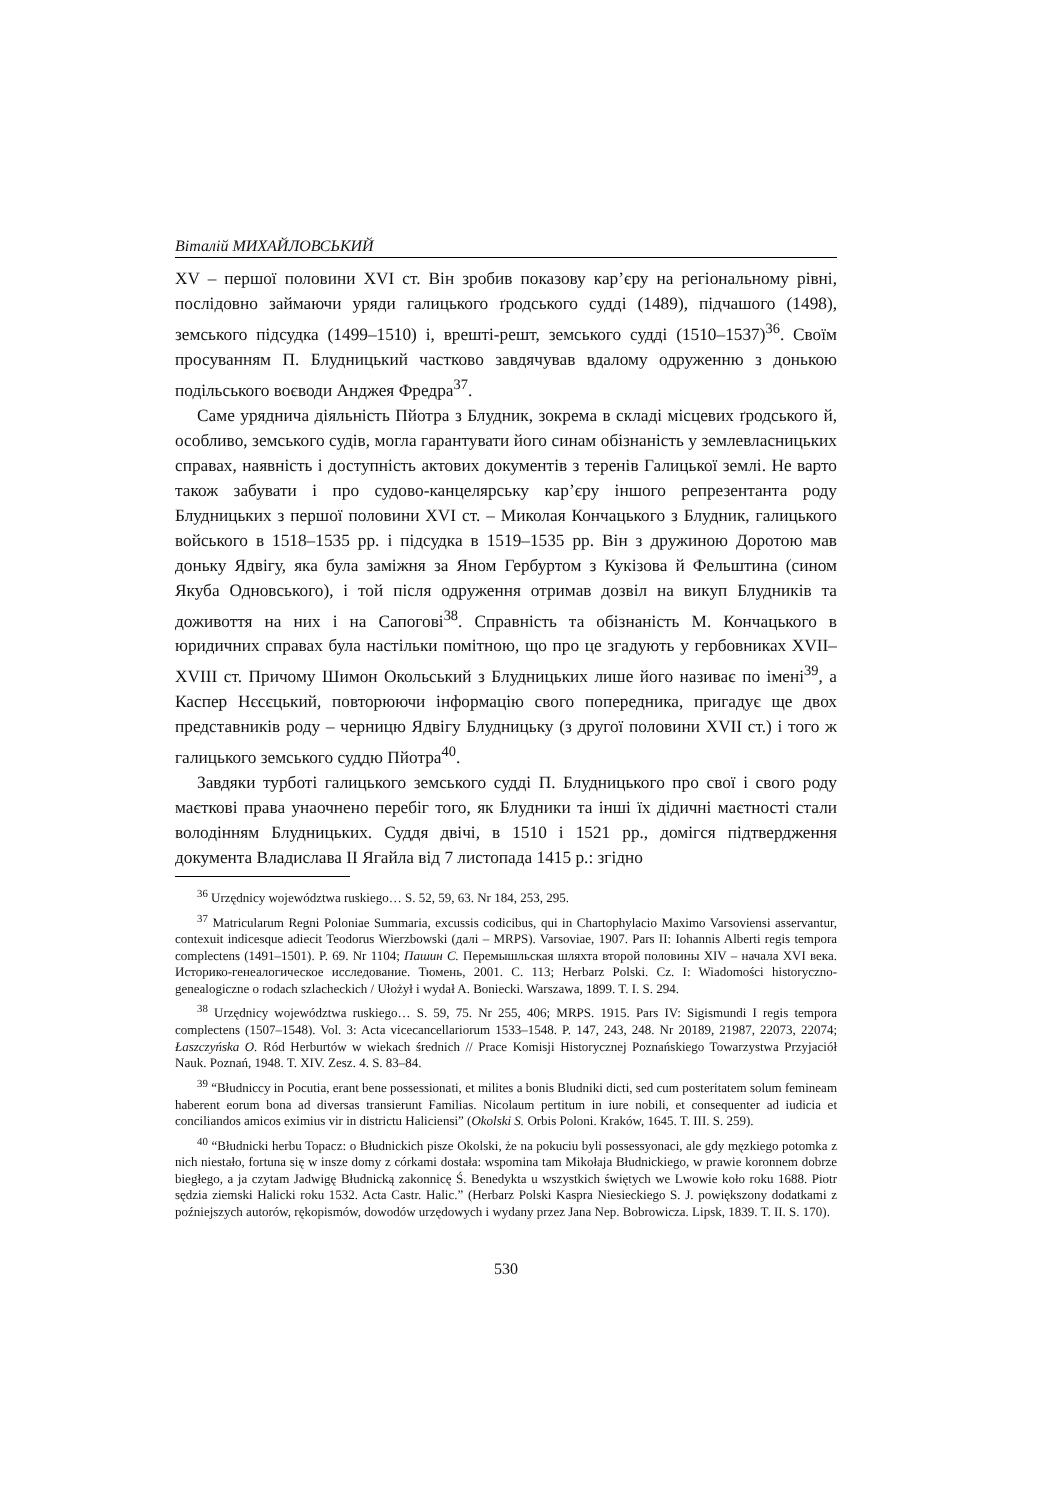Віталій МИХАЙЛОВСЬКИЙ
XV – першої половини XVI ст. Він зробив показову кар’єру на регіональному рівні, послідовно займаючи уряди галицького ґродського судді (1489), підчашого (1498), земського підсудка (1499–1510) і, врешті-решт, земського судді (1510–1537)<sup>36</sup>. Своїм просуванням П. Блудницький частково завдячував вдалому одруженню з донькою подільського воєводи Анджея Фредра<sup>37</sup>.
Саме уряднича діяльність Пйотра з Блудник, зокрема в складі місцевих ґродського й, особливо, земського судів, могла гарантувати його синам обізнаність у землевласницьких справах, наявність і доступність актових документів з теренів Галицької землі. Не варто також забувати і про судово-канцелярську кар’єру іншого репрезентанта роду Блудницьких з першої половини XVI ст. – Миколая Кончацького з Блудник, галицького войського в 1518–1535 рр. і підсудка в 1519–1535 рр. Він з дружиною Доротою мав доньку Ядвігу, яка була заміжня за Яном Гербуртом з Кукізова й Фельштина (сином Якуба Одновського), і той після одруження отримав дозвіл на викуп Блудників та доживоття на них і на Сапогові<sup>38</sup>. Справність та обізнаність М. Кончацького в юридичних справах була настільки помітною, що про це згадують у гербовниках XVII–XVIII ст. Причому Шимон Окольський з Блудницьких лише його називає по імені<sup>39</sup>, а Каспер Нєсєцький, повторюючи інформацію свого попередника, пригадує ще двох представників роду – черницю Ядвігу Блудницьку (з другої половини XVII ст.) і того ж галицького земського суддю Пйотра<sup>40</sup>.
Завдяки турботі галицького земського судді П. Блудницького про свої і свого роду маєткові права унаочнено перебіг того, як Блудники та інші їх дідичні маєтності стали володінням Блудницьких. Суддя двічі, в 1510 і 1521 рр., домігся підтвердження документа Владислава ІІ Ягайла від 7 листопада 1415 р.: згідно
<sup>36</sup> Urzędnicy województwa ruskiego… S. 52, 59, 63. Nr 184, 253, 295.
<sup>37</sup> Matricularum Regni Poloniae Summaria, excussis codicibus, qui in Chartophylacio Maximo Varsoviensi asservantur, contexuit indicesque adiecit Teodorus Wierzbowski (далі – MRPS). Varsoviae, 1907. Pars II: Iohannis Alberti regis tempora complectens (1491–1501). P. 69. Nr 1104; Пашин С. Перемышльская шляхта второй половины XIV – начала XVI века. Историко-генеалогическое исследование. Тюмень, 2001. С. 113; Herbarz Polski. Cz. I: Wiadomości historyczno-genealogiczne o rodach szlacheckich / Ułożył i wydał A. Boniecki. Warszawa, 1899. T. I. S. 294.
<sup>38</sup> Urzędnicy województwa ruskiego… S. 59, 75. Nr 255, 406; MRPS. 1915. Pars IV: Sigismundi I regis tempora complectens (1507–1548). Vol. 3: Acta vicecancellariorum 1533–1548. P. 147, 243, 248. Nr 20189, 21987, 22073, 22074; Łaszczyńska O. Ród Herburtów w wiekach średnich // Prace Komisji Historycznej Poznańskiego Towarzystwa Przyjaciół Nauk. Poznań, 1948. T. XIV. Zesz. 4. S. 83–84.
<sup>39</sup> “Błudniccy in Pocutia, erant bene possessionati, et milites a bonis Bludniki dicti, sed cum posteritatem solum femineam haberent eorum bona ad diversas transierunt Familias. Nicolaum pertitum in iure nobili, et consequenter ad iudicia et conciliandos amicos eximius vir in districtu Haliciensi” (Okolski S. Orbis Poloni. Kraków, 1645. T. III. S. 259).
<sup>40</sup> “Błudnicki herbu Topacz: o Błudnickich pisze Okolski, że na pokuciu byli possessyonaci, ale gdy męzkiego potomka z nich niestało, fortuna się w insze domy z córkami dostała: wspomina tam Mikołaja Błudnickiego, w prawie koronnem dobrze biegłego, a ja czytam Jadwigę Błudnicką zakonnicę Ś. Benedykta u wszystkich świętych we Lwowie koło roku 1688. Piotr sędzia ziemski Halicki roku 1532. Acta Castr. Halic.” (Herbarz Polski Kaspra Niesieckiego S. J. powiększony dodatkami z poźniejszych autorów, rękopismów, dowodów urzędowych i wydany przez Jana Nep. Bobrowicza. Lipsk, 1839. T. II. S. 170).
530